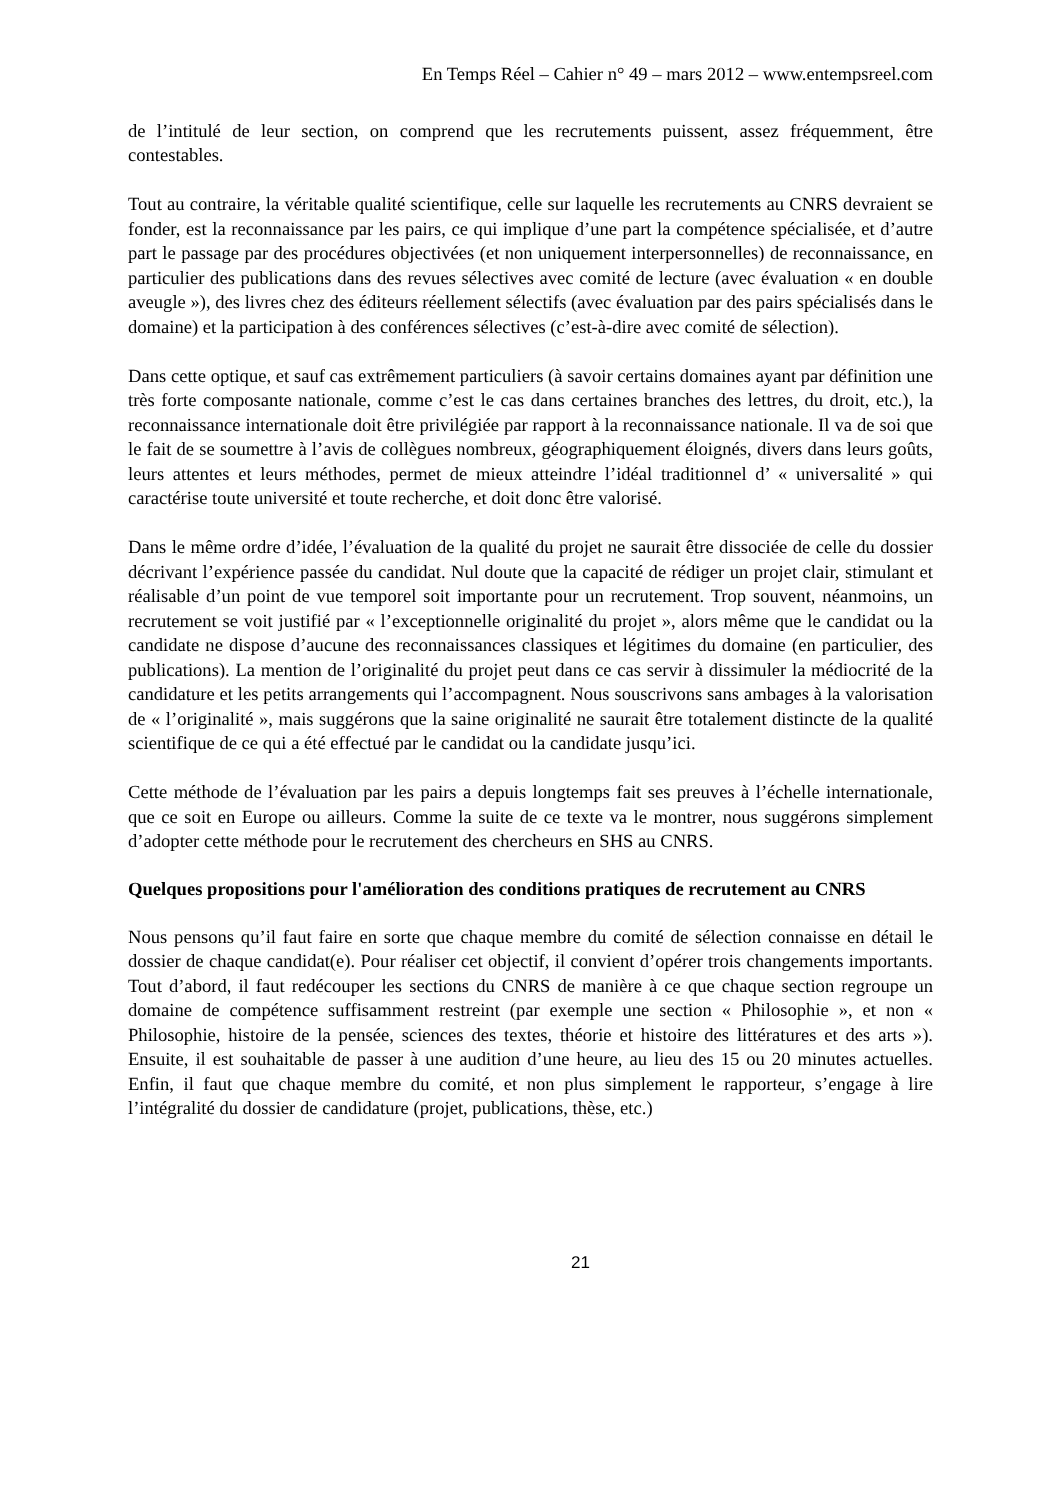En Temps Réel – Cahier n° 49 – mars 2012 – www.entempsreel.com
de l’intitulé de leur section, on comprend que les recrutements puissent, assez fréquemment, être contestables.
Tout au contraire, la véritable qualité scientifique, celle sur laquelle les recrutements au CNRS devraient se fonder, est la reconnaissance par les pairs, ce qui implique d’une part la compétence spécialisée, et d’autre part le passage par des procédures objectivées (et non uniquement interpersonnelles) de reconnaissance, en particulier des publications dans des revues sélectives avec comité de lecture (avec évaluation « en double aveugle »), des livres chez des éditeurs réellement sélectifs (avec évaluation par des pairs spécialisés dans le domaine) et la participation à des conférences sélectives (c’est-à-dire avec comité de sélection).
Dans cette optique, et sauf cas extrêmement particuliers (à savoir certains domaines ayant par définition une très forte composante nationale, comme c’est le cas dans certaines branches des lettres, du droit, etc.), la reconnaissance internationale doit être privilégiée par rapport à la reconnaissance nationale. Il va de soi que le fait de se soumettre à l’avis de collègues nombreux, géographiquement éloignés, divers dans leurs goûts, leurs attentes et leurs méthodes, permet de mieux atteindre l’idéal traditionnel d’ « universalité » qui caractérise toute université et toute recherche, et doit donc être valorisé.
Dans le même ordre d’idée, l’évaluation de la qualité du projet ne saurait être dissociée de celle du dossier décrivant l’expérience passée du candidat. Nul doute que la capacité de rédiger un projet clair, stimulant et réalisable d’un point de vue temporel soit importante pour un recrutement. Trop souvent, néanmoins, un recrutement se voit justifié par « l’exceptionnelle originalité du projet », alors même que le candidat ou la candidate ne dispose d’aucune des reconnaissances classiques et légitimes du domaine (en particulier, des publications). La mention de l’originalité du projet peut dans ce cas servir à dissimuler la médiocrité de la candidature et les petits arrangements qui l’accompagnent. Nous souscrivons sans ambages à la valorisation de « l’originalité », mais suggérons que la saine originalité ne saurait être totalement distincte de la qualité scientifique de ce qui a été effectué par le candidat ou la candidate jusqu’ici.
Cette méthode de l’évaluation par les pairs a depuis longtemps fait ses preuves à l’échelle internationale, que ce soit en Europe ou ailleurs. Comme la suite de ce texte va le montrer, nous suggérons simplement d’adopter cette méthode pour le recrutement des chercheurs en SHS au CNRS.
Quelques propositions pour l'amélioration des conditions pratiques de recrutement au CNRS
Nous pensons qu’il faut faire en sorte que chaque membre du comité de sélection connaisse en détail le dossier de chaque candidat(e). Pour réaliser cet objectif, il convient d’opérer trois changements importants. Tout d’abord, il faut redécouper les sections du CNRS de manière à ce que chaque section regroupe un domaine de compétence suffisamment restreint (par exemple une section « Philosophie », et non « Philosophie, histoire de la pensée, sciences des textes, théorie et histoire des littératures et des arts »). Ensuite, il est souhaitable de passer à une audition d’une heure, au lieu des 15 ou 20 minutes actuelles. Enfin, il faut que chaque membre du comité, et non plus simplement le rapporteur, s’engage à lire l’intégralité du dossier de candidature (projet, publications, thèse, etc.)
21